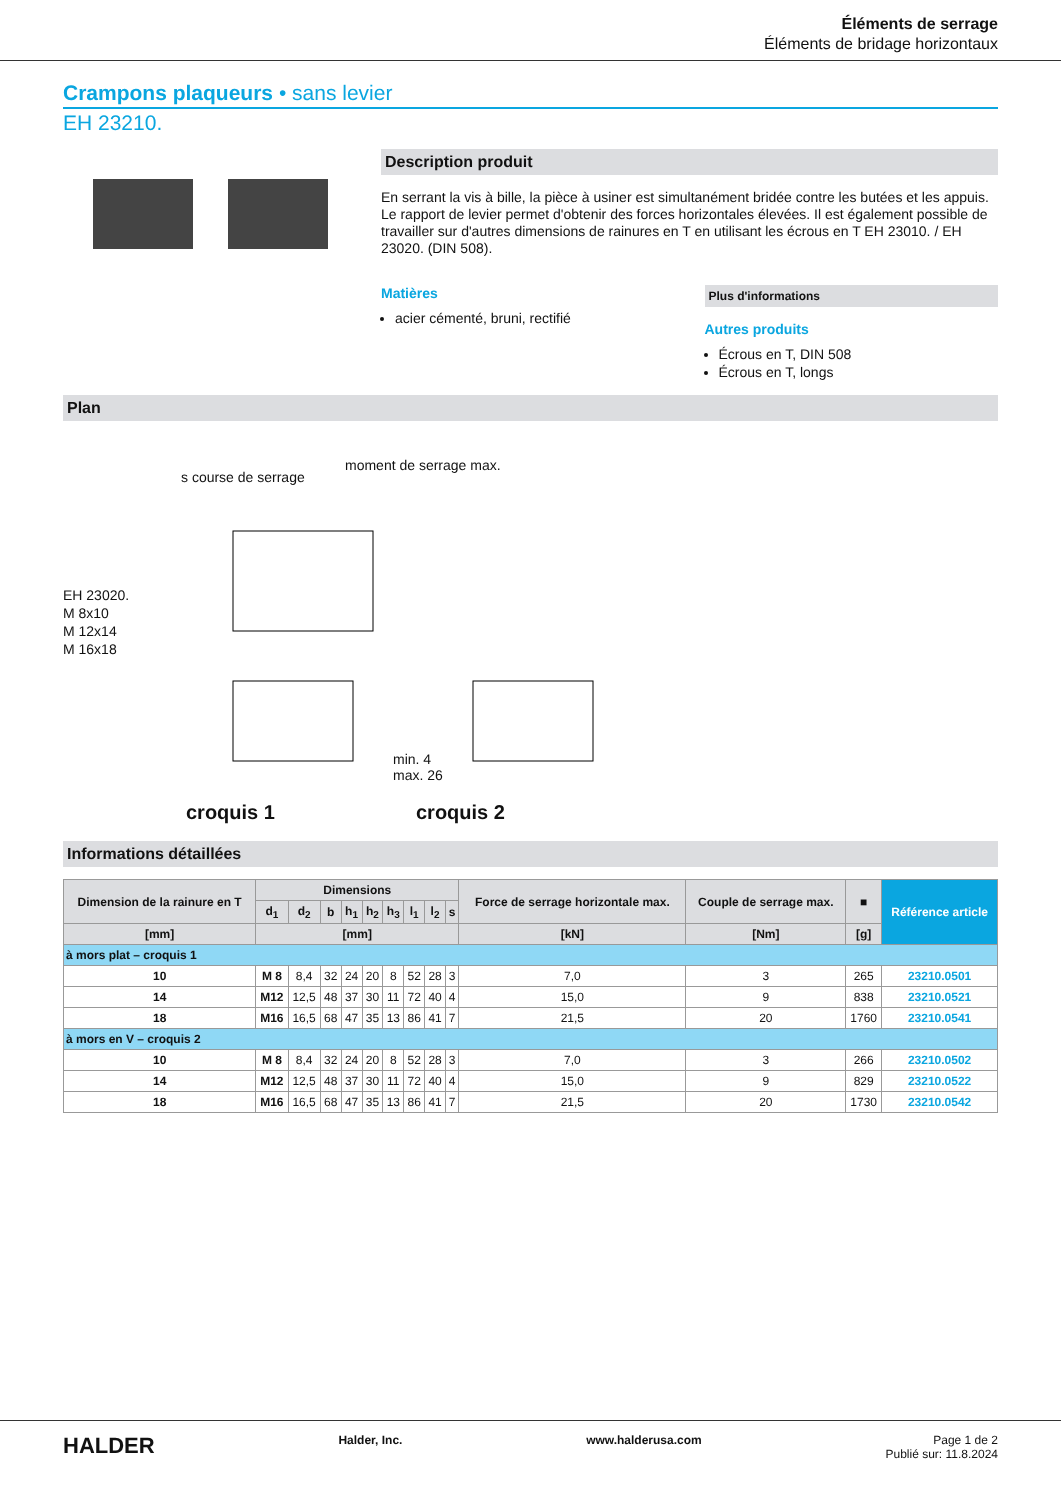Éléments de serrage
Éléments de bridage horizontaux
Crampons plaqueurs • sans levier
EH 23210.
Description produit
En serrant la vis à bille, la pièce à usiner est simultanément bridée contre les butées et les appuis. Le rapport de levier permet d'obtenir des forces horizontales élevées. Il est également possible de travailler sur d'autres dimensions de rainures en T en utilisant les écrous en T EH 23010. / EH 23020. (DIN 508).
Matières
acier cémenté, bruni, rectifié
Plus d'informations
Autres produits
Écrous en T, DIN 508
Écrous en T, longs
Plan
s course de serrage
moment de serrage max.
EH 23020.
M 8x10
M 12x14
M 16x18
min. 4
max. 26
croquis 1 croquis 2
Informations détaillées
| Dimension de la rainure en T | Dimensions | | | | | | | | | Force de serrage horizontale max. | Couple de serrage max. | ■ | Référence article |
| --- | --- | --- | --- | --- | --- | --- | --- | --- | --- | --- | --- | --- | --- |
| | d<sub>1</sub> | d<sub>2</sub> | b | h<sub>1</sub> | h<sub>2</sub> | h<sub>3</sub> | l<sub>1</sub> | l<sub>2</sub> | s | | | | |
| [mm] | [mm] | | | | | | | | | [kN] | [Nm] | [g] | |
| à mors plat – croquis 1 | | | | | | | | | | | | | |
| 10 | M 8 | 8,4 | 32 | 24 | 20 | 8 | 52 | 28 | 3 | 7,0 | 3 | 265 | 23210.0501 |
| 14 | M12 | 12,5 | 48 | 37 | 30 | 11 | 72 | 40 | 4 | 15,0 | 9 | 838 | 23210.0521 |
| 18 | M16 | 16,5 | 68 | 47 | 35 | 13 | 86 | 41 | 7 | 21,5 | 20 | 1760 | 23210.0541 |
| à mors en V – croquis 2 | | | | | | | | | | | | | |
| 10 | M 8 | 8,4 | 32 | 24 | 20 | 8 | 52 | 28 | 3 | 7,0 | 3 | 266 | 23210.0502 |
| 14 | M12 | 12,5 | 48 | 37 | 30 | 11 | 72 | 40 | 4 | 15,0 | 9 | 829 | 23210.0522 |
| 18 | M16 | 16,5 | 68 | 47 | 35 | 13 | 86 | 41 | 7 | 21,5 | 20 | 1730 | 23210.0542 |
HALDER Halder, Inc. www.halderusa.com Page 1 de 2
Publié sur: 11.8.2024